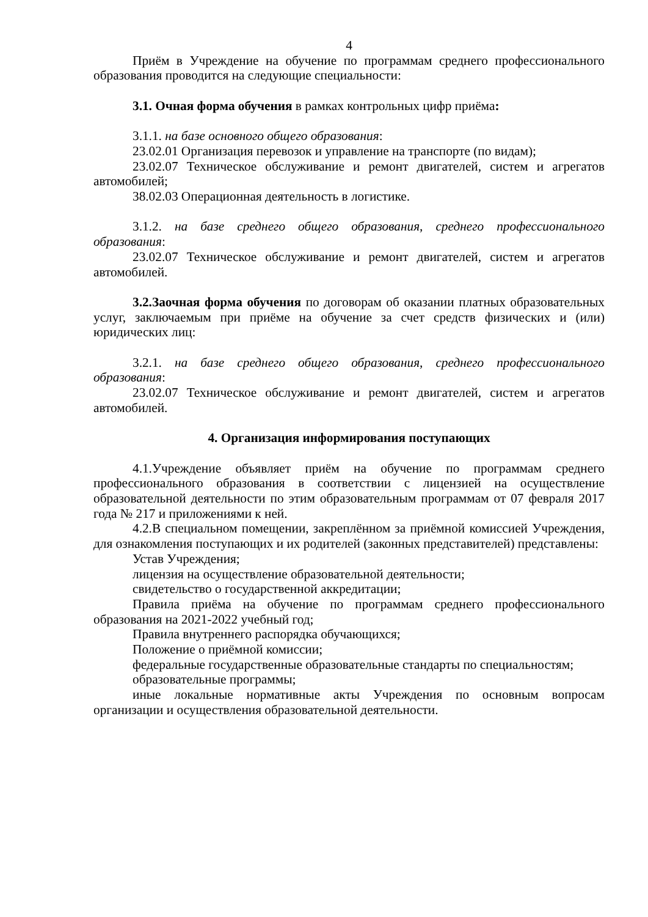4
Приём в Учреждение на обучение по программам среднего профессионального образования проводится на следующие специальности:
3.1. Очная форма обучения в рамках контрольных цифр приёма:
3.1.1. на базе основного общего образования:
23.02.01 Организация перевозок и управление на транспорте (по видам);
23.02.07 Техническое обслуживание и ремонт двигателей, систем и агрегатов автомобилей;
38.02.03 Операционная деятельность в логистике.
3.1.2. на базе среднего общего образования, среднего профессионального образования:
23.02.07 Техническое обслуживание и ремонт двигателей, систем и агрегатов автомобилей.
3.2.Заочная форма обучения по договорам об оказании платных образовательных услуг, заключаемым при приёме на обучение за счет средств физических и (или) юридических лиц:
3.2.1. на базе среднего общего образования, среднего профессионального образования:
23.02.07 Техническое обслуживание и ремонт двигателей, систем и агрегатов автомобилей.
4. Организация информирования поступающих
4.1.Учреждение объявляет приём на обучение по программам среднего профессионального образования в соответствии с лицензией на осуществление образовательной деятельности по этим образовательным программам от 07 февраля 2017 года № 217 и приложениями к ней.
4.2.В специальном помещении, закреплённом за приёмной комиссией Учреждения, для ознакомления поступающих и их родителей (законных представителей) представлены:
Устав Учреждения;
лицензия на осуществление образовательной деятельности;
свидетельство о государственной аккредитации;
Правила приёма на обучение по программам среднего профессионального образования на 2021-2022 учебный год;
Правила внутреннего распорядка обучающихся;
Положение о приёмной комиссии;
федеральные государственные образовательные стандарты по специальностям;
образовательные программы;
иные локальные нормативные акты Учреждения по основным вопросам организации и осуществления образовательной деятельности.